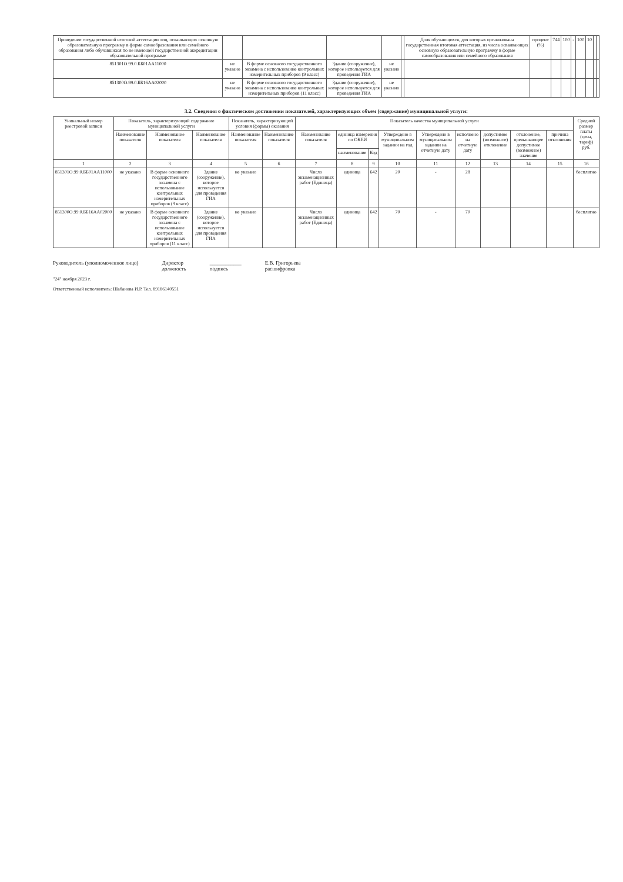| Проведение государственной итоговой аттестации лиц, осваивающих основную образовательную программу в форме самообразования или семейного образования либо обучавшихся по не имеющей государственной аккредитации образовательной программе | | | | | | Доля обучающихся, для которых организована государственная итоговая аттестация, из числа осваивающих основную образовательную программу в форме самообразования или семейного образования | процент (%) | 744 | 100 | - | 100 | 10 | | |
| 851301О.99.0.ББ01АА11000 | не указано | В форме основного государственного экзамена с использование контрольных измерительных приборов (9 класс) | Здание (сооружение), которое используется для проведения ГИА | не указано | | | | | | | | | | |
| 851300О.99.0.ББ16АА02000 | не указано | В форме основного государственного экзамена с использование контрольных измерительных приборов (11 класс) | Здание (сооружение), которое используется для проведения ГИА | не указано | | | | | | | | | | |
3.2. Сведения о фактическом достижении показателей, характеризующих объем (содержание) муниципальной услуги:
| Уникальный номер реестровой записи | Показатель, характеризующий содержание муниципальной услуги | | | Показатель, характеризующий условия (формы) оказания | | Показатель качества муниципальной услуги | | | | | | | | | Средний размер платы (цена, тариф) руб. |
| --- | --- | --- | --- | --- | --- | --- | --- | --- | --- | --- | --- | --- | --- | --- | --- |
| | Наименование показателя | Наименование показателя | Наименование показателя | Наименование показателя | Наименование показателя | Наименование показателя | единица измерения по ОКЕИ | | Утверждено в муниципальном задании на год | Утверждено в муниципальном задании на отчетную дату | исполнено на отчетную дату | допустимое (возможное) отклонение | отклонение, превышающее допустимое (возможное) значение | причина отклонения | |
| | | | | | | | наименование | Код | | | | | | | |
| 1 | 2 | 3 | 4 | 5 | 6 | 7 | 8 | 9 | 10 | 11 | 12 | 13 | 14 | 15 | 16 |
| 851301О.99.0.ББ01АА11000 | не указано | В форме основного государственного экзамена с использование контрольных измерительных приборов (9 класс) | Здание (сооружение), которое используется для проведения ГИА | не указано | | Число экзаменационных работ (Единица) | единица | 642 | 20 | - | 28 | | | | бесплатно |
| 851300О.99.0.ББ16АА02000 | не указано | В форме основного государственного экзамена с использование контрольных измерительных приборов (11 класс) | Здание (сооружение), которое используется для проведения ГИА | не указано | | Число экзаменационных работ (Единица) | единица | 642 | 70 | - | 70 | | | | бесплатно |
Руководитель (уполномоченное лицо)
Директор
должность
____________
подпись
Е.В. Григорьева
расшифровка
"24" ноября 2023 г.
Ответственный исполнитель: Шабанова И.Р. Тел. 89186140551